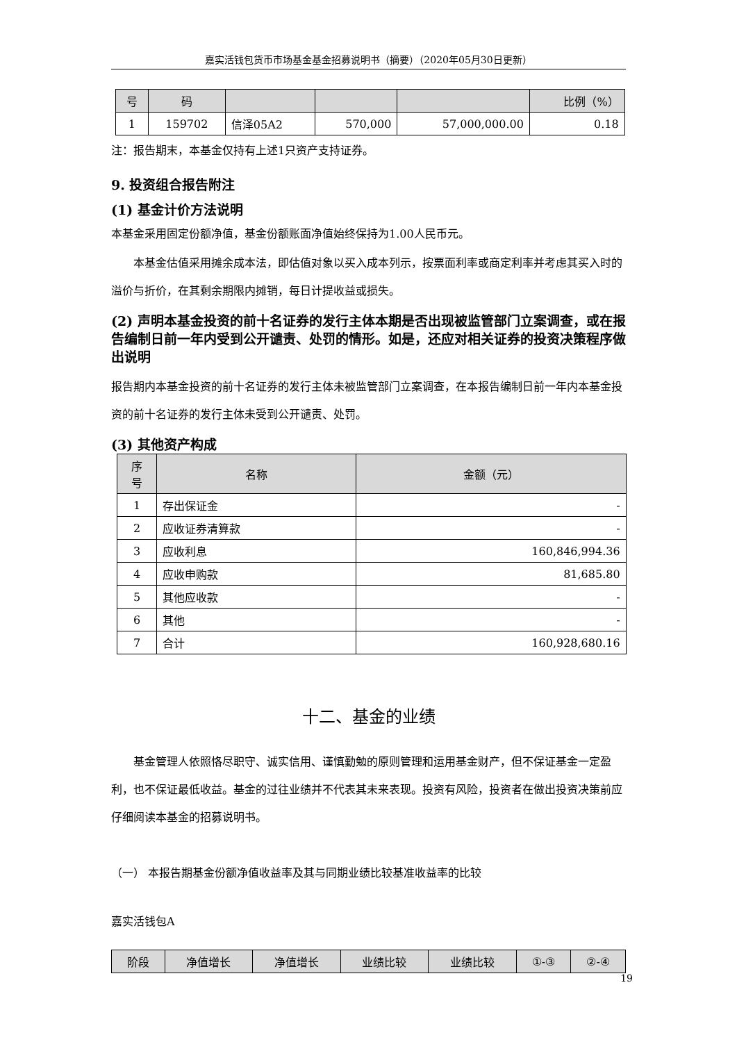嘉实活钱包货币市场基金基金招募说明书（摘要）（2020年05月30日更新）
| 号 | 码 | | | | 比例（%） |
| --- | --- | --- | --- | --- | --- |
| 1 | 159702 | 信泽05A2 | 570,000 | 57,000,000.00 | 0.18 |
注：报告期末，本基金仅持有上述1只资产支持证券。
9. 投资组合报告附注
(1) 基金计价方法说明
本基金采用固定份额净值，基金份额账面净值始终保持为1.00人民币元。
本基金估值采用摊余成本法，即估值对象以买入成本列示，按票面利率或商定利率并考虑其买入时的溢价与折价，在其剩余期限内摊销，每日计提收益或损失。
(2) 声明本基金投资的前十名证券的发行主体本期是否出现被监管部门立案调查，或在报告编制日前一年内受到公开谴责、处罚的情形。如是，还应对相关证券的投资决策程序做出说明
报告期内本基金投资的前十名证券的发行主体未被监管部门立案调查，在本报告编制日前一年内本基金投资的前十名证券的发行主体未受到公开谴责、处罚。
(3) 其他资产构成
| 序 号 | 名称 | 金额（元） |
| --- | --- | --- |
| 1 | 存出保证金 | - |
| 2 | 应收证券清算款 | - |
| 3 | 应收利息 | 160,846,994.36 |
| 4 | 应收申购款 | 81,685.80 |
| 5 | 其他应收款 | - |
| 6 | 其他 | - |
| 7 | 合计 | 160,928,680.16 |
十二、基金的业绩
基金管理人依照恪尽职守、诚实信用、谨慎勤勉的原则管理和运用基金财产，但不保证基金一定盈利，也不保证最低收益。基金的过往业绩并不代表其未来表现。投资有风险，投资者在做出投资决策前应仔细阅读本基金的招募说明书。
（一） 本报告期基金份额净值收益率及其与同期业绩比较基准收益率的比较
嘉实活钱包A
| 阶段 | 净值增长 | 净值增长 | 业绩比较 | 业绩比较 | ①-③ | ②-④ |
| --- | --- | --- | --- | --- | --- | --- |
19